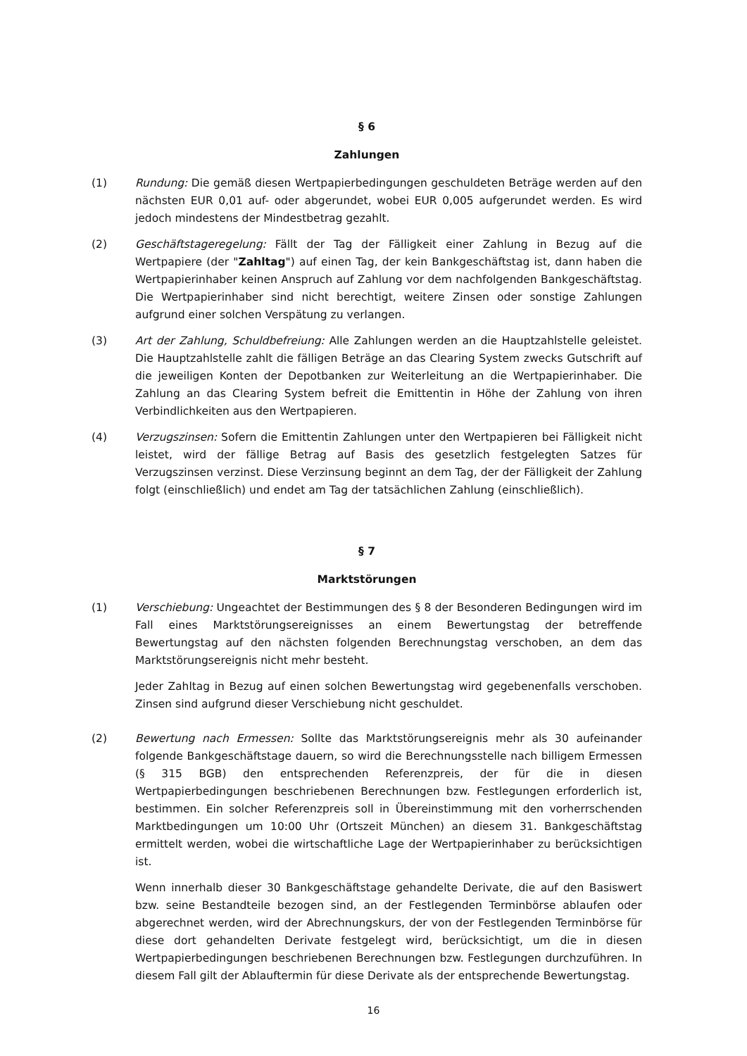§ 6
Zahlungen
(1) Rundung: Die gemäß diesen Wertpapierbedingungen geschuldeten Beträge werden auf den nächsten EUR 0,01 auf- oder abgerundet, wobei EUR 0,005 aufgerundet werden. Es wird jedoch mindestens der Mindestbetrag gezahlt.
(2) Geschäftstageregelung: Fällt der Tag der Fälligkeit einer Zahlung in Bezug auf die Wertpapiere (der "Zahltag") auf einen Tag, der kein Bankgeschäftstag ist, dann haben die Wertpapierinhaber keinen Anspruch auf Zahlung vor dem nachfolgenden Bankgeschäftstag. Die Wertpapierinhaber sind nicht berechtigt, weitere Zinsen oder sonstige Zahlungen aufgrund einer solchen Verspätung zu verlangen.
(3) Art der Zahlung, Schuldbefreiung: Alle Zahlungen werden an die Hauptzahlstelle geleistet. Die Hauptzahlstelle zahlt die fälligen Beträge an das Clearing System zwecks Gutschrift auf die jeweiligen Konten der Depotbanken zur Weiterleitung an die Wertpapierinhaber. Die Zahlung an das Clearing System befreit die Emittentin in Höhe der Zahlung von ihren Verbindlichkeiten aus den Wertpapieren.
(4) Verzugszinsen: Sofern die Emittentin Zahlungen unter den Wertpapieren bei Fälligkeit nicht leistet, wird der fällige Betrag auf Basis des gesetzlich festgelegten Satzes für Verzugszinsen verzinst. Diese Verzinsung beginnt an dem Tag, der der Fälligkeit der Zahlung folgt (einschließlich) und endet am Tag der tatsächlichen Zahlung (einschließlich).
§ 7
Marktstörungen
(1) Verschiebung: Ungeachtet der Bestimmungen des § 8 der Besonderen Bedingungen wird im Fall eines Marktstörungsereignisses an einem Bewertungstag der betreffende Bewertungstag auf den nächsten folgenden Berechnungstag verschoben, an dem das Marktstörungsereignis nicht mehr besteht.
Jeder Zahltag in Bezug auf einen solchen Bewertungstag wird gegebenenfalls verschoben. Zinsen sind aufgrund dieser Verschiebung nicht geschuldet.
(2) Bewertung nach Ermessen: Sollte das Marktstörungsereignis mehr als 30 aufeinander folgende Bankgeschäftstage dauern, so wird die Berechnungsstelle nach billigem Ermessen (§ 315 BGB) den entsprechenden Referenzpreis, der für die in diesen Wertpapierbedingungen beschriebenen Berechnungen bzw. Festlegungen erforderlich ist, bestimmen. Ein solcher Referenzpreis soll in Übereinstimmung mit den vorherrschenden Marktbedingungen um 10:00 Uhr (Ortszeit München) an diesem 31. Bankgeschäftstag ermittelt werden, wobei die wirtschaftliche Lage der Wertpapierinhaber zu berücksichtigen ist.
Wenn innerhalb dieser 30 Bankgeschäftstage gehandelte Derivate, die auf den Basiswert bzw. seine Bestandteile bezogen sind, an der Festlegenden Terminbörse ablaufen oder abgerechnet werden, wird der Abrechnungskurs, der von der Festlegenden Terminbörse für diese dort gehandelten Derivate festgelegt wird, berücksichtigt, um die in diesen Wertpapierbedingungen beschriebenen Berechnungen bzw. Festlegungen durchzuführen. In diesem Fall gilt der Ablauftermin für diese Derivate als der entsprechende Bewertungstag.
16